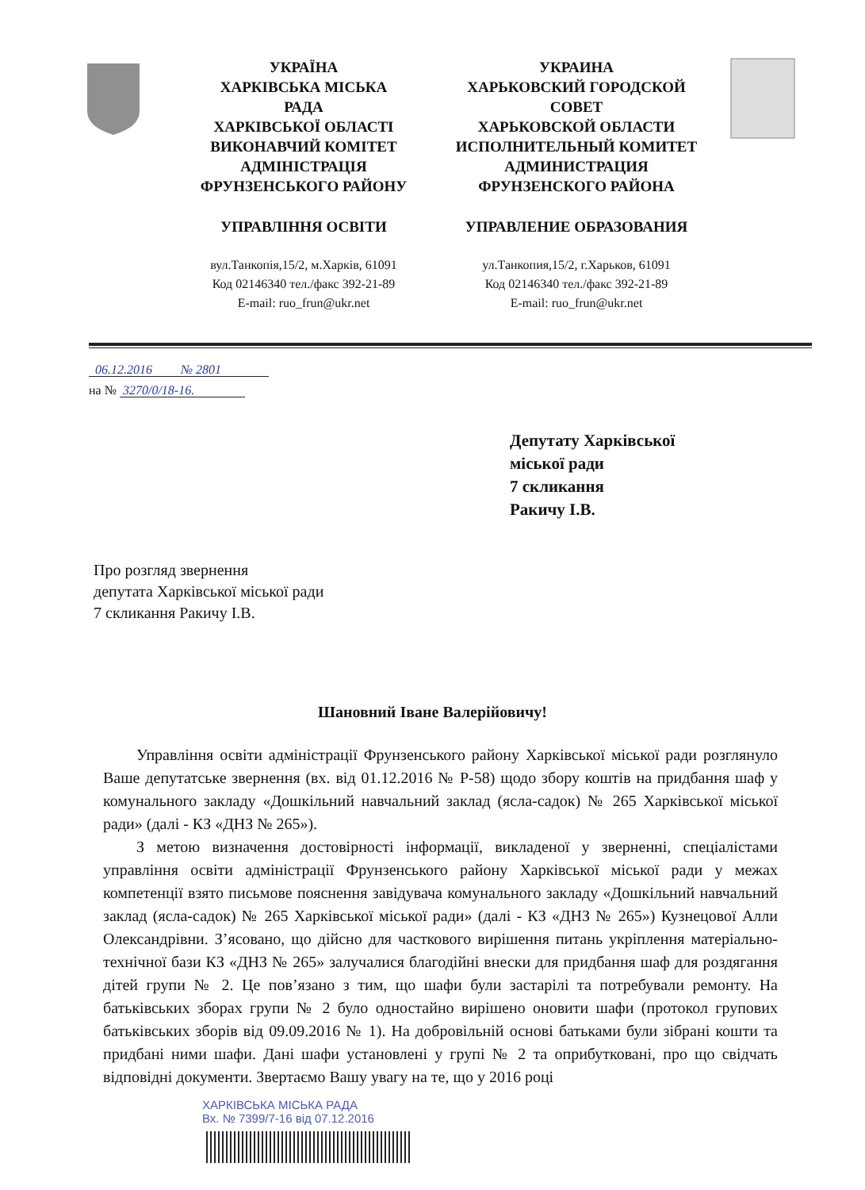УКРАЇНА
ХАРКІВСЬКА МІСЬКА
РАДА
ХАРКІВСЬКОЇ ОБЛАСТІ
ВИКОНАВЧИЙ КОМІТЕТ
АДМІНІСТРАЦІЯ
ФРУНЗЕНСЬКОГО РАЙОНУ
УПРАВЛІННЯ ОСВІТИ
вул.Танкопія,15/2, м.Харків, 61091
Код 02146340 тел./факс 392-21-89
E-mail: ruo_frun@ukr.net
УКРАИНА
ХАРЬКОВСКИЙ ГОРОДСКОЙ
СОВЕТ
ХАРЬКОВСКОЙ ОБЛАСТИ
ИСПОЛНИТЕЛЬНЫЙ КОМИТЕТ
АДМИНИСТРАЦИЯ
ФРУНЗЕНСКОГО РАЙОНА
УПРАВЛЕНИЕ ОБРАЗОВАНИЯ
ул.Танкопия,15/2, г.Харьков, 61091
Код 02146340 тел./факс 392-21-89
E-mail: ruo_frun@ukr.net
06.12.2016 № 2801
на № 3270/0/18-16.
Депутату Харківської
міської ради
7 скликання
Ракичу І.В.
Про розгляд звернення
депутата Харківської міської ради
7 скликання Ракичу І.В.
Шановний Іване Валерійовичу!
Управління освіти адміністрації Фрунзенського району Харківської міської ради розглянуло Ваше депутатське звернення (вх. від 01.12.2016 № Р-58) щодо збору коштів на придбання шаф у комунального закладу «Дошкільний навчальний заклад (ясла-садок) № 265 Харківської міської ради» (далі - КЗ «ДНЗ № 265»).
З метою визначення достовірності інформації, викладеної у зверненні, спеціалістами управління освіти адміністрації Фрунзенського району Харківської міської ради у межах компетенції взято письмове пояснення завідувача комунального закладу «Дошкільний навчальний заклад (ясла-садок) № 265 Харківської міської ради» (далі - КЗ «ДНЗ № 265») Кузнецової Алли Олександрівни. З’ясовано, що дійсно для часткового вирішення питань укріплення матеріально-технічної бази КЗ «ДНЗ № 265» залучалися благодійні внески для придбання шаф для роздягання дітей групи № 2. Це пов’язано з тим, що шафи були застарілі та потребували ремонту. На батьківських зборах групи № 2 було одностайно вирішено оновити шафи (протокол групових батьківських зборів від 09.09.2016 № 1). На добровільній основі батьками були зібрані кошти та придбані ними шафи. Дані шафи установлені у групі № 2 та оприбутковані, про що свідчать відповідні документи. Звертаємо Вашу увагу на те, що у 2016 році
ХАРКІВСЬКА МІСЬКА РАДА
Вх. № 7399/7-16 від 07.12.2016